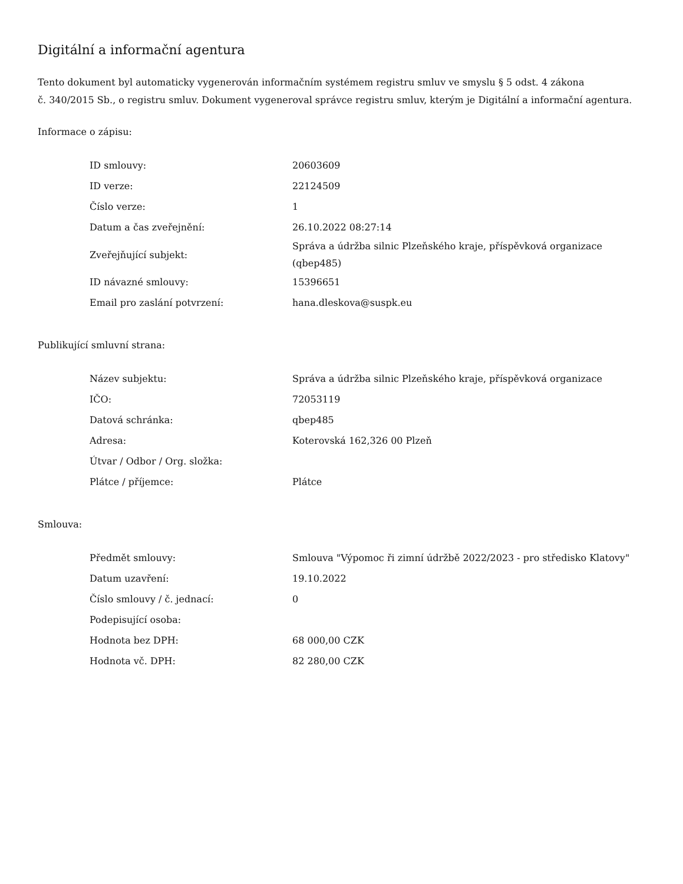Digitální a informační agentura
Tento dokument byl automaticky vygenerován informačním systémem registru smluv ve smyslu § 5 odst. 4 zákona
č. 340/2015 Sb., o registru smluv. Dokument vygeneroval správce registru smluv, kterým je Digitální a informační agentura.
Informace o zápisu:
| ID smlouvy: | 20603609 |
| ID verze: | 22124509 |
| Číslo verze: | 1 |
| Datum a čas zveřejnění: | 26.10.2022 08:27:14 |
| Zveřejňující subjekt: | Správa a údržba silnic Plzeňského kraje, příspěvková organizace (qbep485) |
| ID návazné smlouvy: | 15396651 |
| Email pro zaslání potvrzení: | hana.dleskova@suspk.eu |
Publikující smluvní strana:
| Název subjektu: | Správa a údržba silnic Plzeňského kraje, příspěvková organizace |
| IČO: | 72053119 |
| Datová schránka: | qbep485 |
| Adresa: | Koterovská 162,326 00 Plzeň |
| Útvar / Odbor / Org. složka: | |
| Plátce / příjemce: | Plátce |
Smlouva:
| Předmět smlouvy: | Smlouva "Výpomoc ři zimní údržbě 2022/2023 - pro středisko Klatovy" |
| Datum uzavření: | 19.10.2022 |
| Číslo smlouvy / č. jednací: | 0 |
| Podepisující osoba: | |
| Hodnota bez DPH: | 68 000,00 CZK |
| Hodnota vč. DPH: | 82 280,00 CZK |